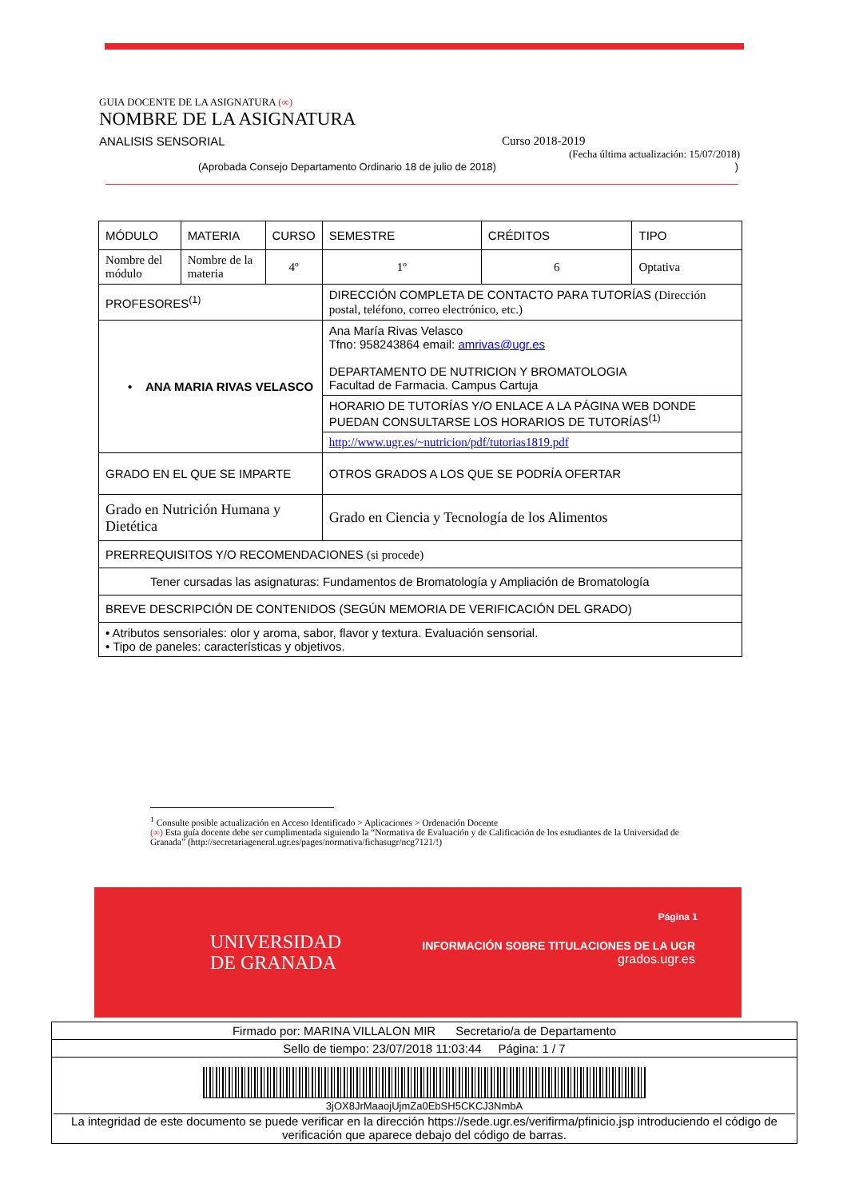GUIA DOCENTE DE LA ASIGNATURA (∞)
NOMBRE DE LA ASIGNATURA
ANALISIS SENSORIAL Curso 2018-2019
(Fecha última actualización: 15/07/2018)
(Aprobada Consejo Departamento Ordinario 18 de julio de 2018) )
| MÓDULO | MATERIA | CURSO | SEMESTRE | CRÉDITOS | TIPO |
| Nombre del módulo | Nombre de la materia | 4º | 1º | 6 | Optativa |
| PROFESORES<sup>(1)</sup> | | | DIRECCIÓN COMPLETA DE CONTACTO PARA TUTORÍAS (Dirección postal, teléfono, correo electrónico, etc.) | | |
| • ANA MARIA RIVAS VELASCO | | | Ana María Rivas Velasco Tfno: 958243864 email: amrivas@ugr.es DEPARTAMENTO DE NUTRICION Y BROMATOLOGIA Facultad de Farmacia. Campus Cartuja | | |
| | | | HORARIO DE TUTORÍAS Y/O ENLACE A LA PÁGINA WEB DONDE PUEDAN CONSULTARSE LOS HORARIOS DE TUTORÍAS<sup>(1)</sup> | | |
| | | | http://www.ugr.es/~nutricion/pdf/tutorias1819.pdf | | |
| GRADO EN EL QUE SE IMPARTE | | | OTROS GRADOS A LOS QUE SE PODRÍA OFERTAR | | |
| Grado en Nutrición Humana y Dietética | | | Grado en Ciencia y Tecnología de los Alimentos | | |
| PRERREQUISITOS Y/O RECOMENDACIONES (si procede) | | | | | |
| Tener cursadas las asignaturas: Fundamentos de Bromatología y Ampliación de Bromatología | | | | | |
| BREVE DESCRIPCIÓN DE CONTENIDOS (SEGÚN MEMORIA DE VERIFICACIÓN DEL GRADO) | | | | | |
| • Atributos sensoriales: olor y aroma, sabor, flavor y textura. Evaluación sensorial. • Tipo de paneles: características y objetivos. | | | | | |
<sup>1</sup> Consulte posible actualización en Acceso Identificado > Aplicaciones > Ordenación Docente
(∞) Esta guía docente debe ser cumplimentada siguiendo la “Normativa de Evaluación y de Calificación de los estudiantes de la Universidad de Granada” (http://secretariageneral.ugr.es/pages/normativa/fichasugr/ncg7121/!)
UNIVERSIDAD
DE GRANADA
Página 1
INFORMACIÓN SOBRE TITULACIONES DE LA UGR
grados.ugr.es
Firmado por: MARINA VILLALON MIR Secretario/a de Departamento
Sello de tiempo: 23/07/2018 11:03:44 Página: 1 / 7
3jOX8JrMaaojUjmZa0EbSH5CKCJ3NmbA
La integridad de este documento se puede verificar en la dirección https://sede.ugr.es/verifirma/pfinicio.jsp introduciendo el código de verificación que aparece debajo del código de barras.